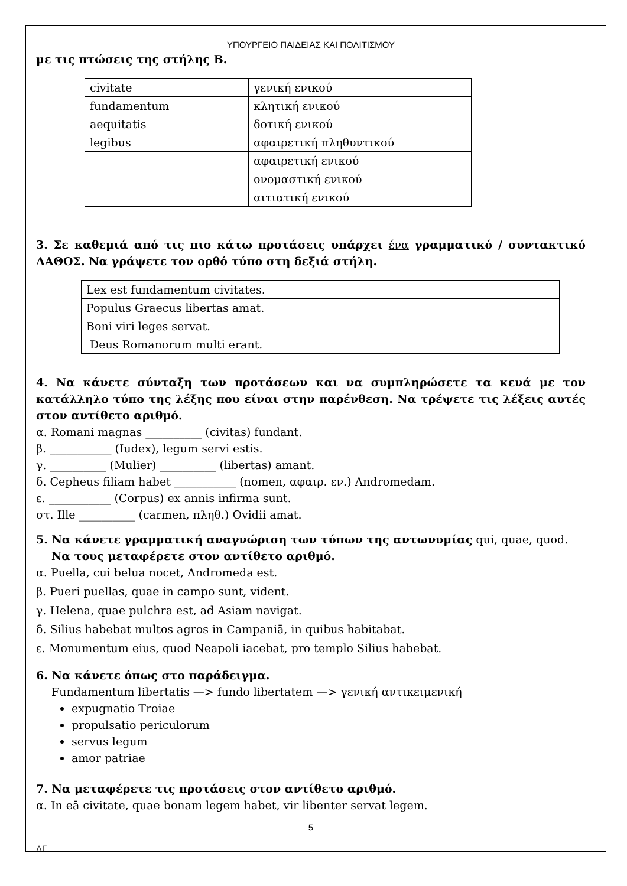ΥΠΟΥΡΓΕΙΟ ΠΑΙΔΕΙΑΣ ΚΑΙ ΠΟΛΙΤΙΣΜΟΥ
με τις πτώσεις της στήλης Β.
| civitate | γενική ενικού |
| fundamentum | κλητική ενικού |
| aequitatis | δοτική ενικού |
| legibus | αφαιρετική πληθυντικού |
| | αφαιρετική ενικού |
| | ονομαστική ενικού |
| | αιτιατική ενικού |
3. Σε καθεμιά από τις πιο κάτω προτάσεις υπάρχει ένα γραμματικό / συντακτικό ΛΑΘΟΣ. Να γράψετε τον ορθό τύπο στη δεξιά στήλη.
| Lex est fundamentum civitates. | |
| Populus Graecus libertas amat. | |
| Boni viri leges servat. | |
| Deus Romanorum multi erant. | |
4. Να κάνετε σύνταξη των προτάσεων και να συμπληρώσετε τα κενά με τον κατάλληλο τύπο της λέξης που είναι στην παρένθεση. Να τρέψετε τις λέξεις αυτές στον αντίθετο αριθμό.
α. Romani magnas __________ (civitas) fundant.
β. ___________ (Iudex), legum servi estis.
γ. __________ (Mulier) __________ (libertas) amant.
δ. Cepheus filiam habet ___________ (nomen, αφαιρ. εν.) Andromedam.
ε. ___________ (Corpus) ex annis infirma sunt.
στ. Ille __________ (carmen, πληθ.) Ovidii amat.
5. Να κάνετε γραμματική αναγνώριση των τύπων της αντωνυμίας qui, quae, quod. Να τους μεταφέρετε στον αντίθετο αριθμό.
α. Puella, cui belua nocet, Andromeda est.
β. Pueri puellas, quae in campo sunt, vident.
γ. Helena, quae pulchra est, ad Asiam navigat.
δ. Silius habebat multos agros in Campaniā, in quibus habitabat.
ε. Monumentum eius, quod Neapoli iacebat, pro templo Silius habebat.
6. Να κάνετε όπως στο παράδειγμα.
Fundamentum libertatis —> fundo libertatem —> γενική αντικειμενική
expugnatio Troiae
propulsatio periculorum
servus legum
amor patriae
7. Να μεταφέρετε τις προτάσεις στον αντίθετο αριθμό.
α. In eā civitate, quae bonam legem habet, vir libenter servat legem.
5
ΔΓ